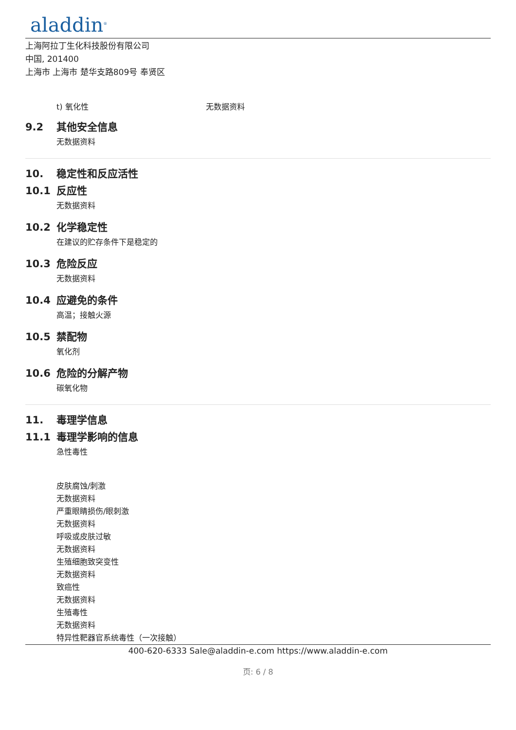aladdin<sup>®</sup>
上海阿拉丁生化科技股份有限公司
中国, 201400
上海市 上海市 楚华支路809号 奉贤区
t) 氧化性 无数据资料
9.2 其他安全信息
无数据资料
10. 稳定性和反应活性
10.1 反应性
无数据资料
10.2 化学稳定性
在建议的贮存条件下是稳定的
10.3 危险反应
无数据资料
10.4 应避免的条件
高温；接触火源
10.5 禁配物
氧化剂
10.6 危险的分解产物
碳氧化物
11. 毒理学信息
11.1 毒理学影响的信息
急性毒性
皮肤腐蚀/刺激
无数据资料
严重眼睛损伤/眼刺激
无数据资料
呼吸或皮肤过敏
无数据资料
生殖细胞致突变性
无数据资料
致癌性
无数据资料
生殖毒性
无数据资料
特异性靶器官系统毒性（一次接触）
400-620-6333 Sale@aladdin-e.com https://www.aladdin-e.com
页: 6 / 8